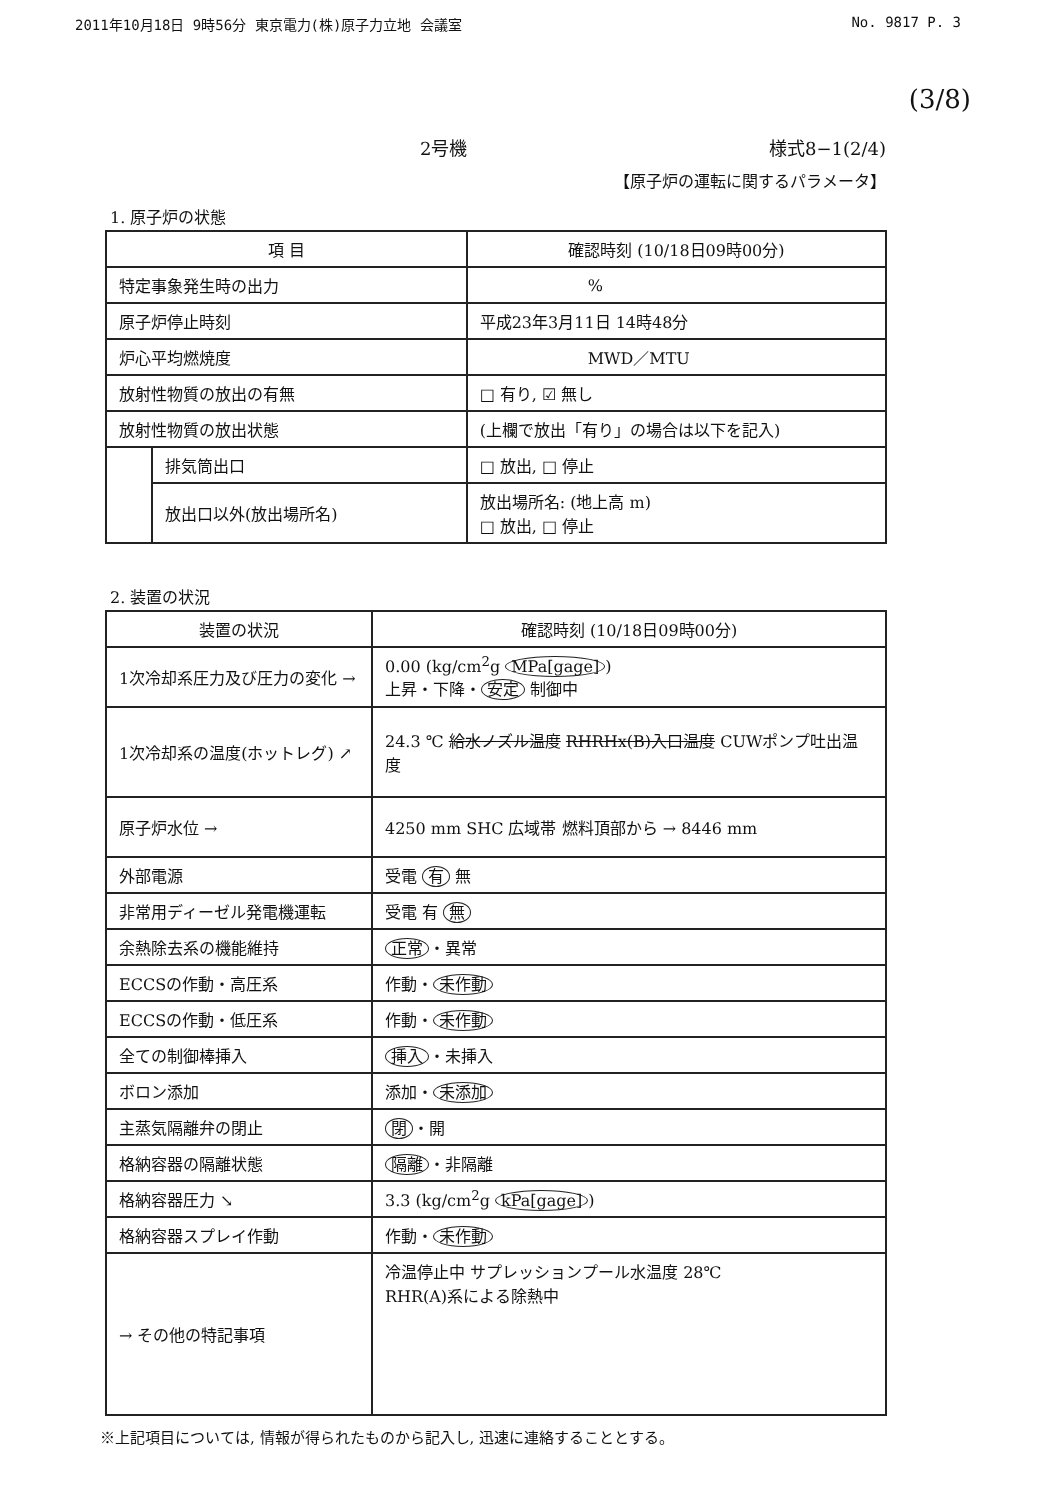2011年10月18日 9時56分 東京電力(株)原子力立地 会議室 No. 9817 P. 3
(3/8)
2号機 様式8−1(2/4)
【原子炉の運転に関するパラメータ】
1. 原子炉の状態
| 項 目 | | 確認時刻 (10/18日09時00分) |
| --- | --- | --- |
| 特定事象発生時の出力 | | % |
| 原子炉停止時刻 | | 平成23年3月11日 14時48分 |
| 炉心平均燃焼度 | | MWD／MTU |
| 放射性物質の放出の有無 | | □ 有り, ☑ 無し |
| 放射性物質の放出状態 | | (上欄で放出「有り」の場合は以下を記入) |
| | 排気筒出口 | □ 放出, □ 停止 |
| | 放出口以外(放出場所名) | 放出場所名: (地上高 m) □ 放出, □ 停止 |
2. 装置の状況
| 装置の状況 | 確認時刻 (10/18日09時00分) |
| --- | --- |
| 1次冷却系圧力及び圧力の変化 → | 0.00 (kg/cm<sup>2</sup>g MPa[gage] ) 上昇・下降・ 安定 制御中 |
| 1次冷却系の温度(ホットレグ) ↗ | 24.3 ℃ 給水ノズル温度 RHRHx(B)入口温度 CUWポンプ吐出温度 |
| 原子炉水位 → | 4250 mm SHC 広域帯 燃料頂部から → 8446 mm |
| 外部電源 | 受電 有 無 |
| 非常用ディーゼル発電機運転 | 受電 有 無 |
| 余熱除去系の機能維持 | 正常 ・異常 |
| ECCSの作動・高圧系 | 作動・ 未作動 |
| ECCSの作動・低圧系 | 作動・ 未作動 |
| 全ての制御棒挿入 | 挿入 ・未挿入 |
| ボロン添加 | 添加・ 未添加 |
| 主蒸気隔離弁の閉止 | 閉 ・開 |
| 格納容器の隔離状態 | 隔離 ・非隔離 |
| 格納容器圧力 ↘ | 3.3 (kg/cm<sup>2</sup>g kPa[gage] ) |
| 格納容器スプレイ作動 | 作動・ 未作動 |
| → その他の特記事項 | 冷温停止中 サプレッションプール水温度 28℃ RHR(A)系による除熱中 |
※上記項目については, 情報が得られたものから記入し, 迅速に連絡することとする。